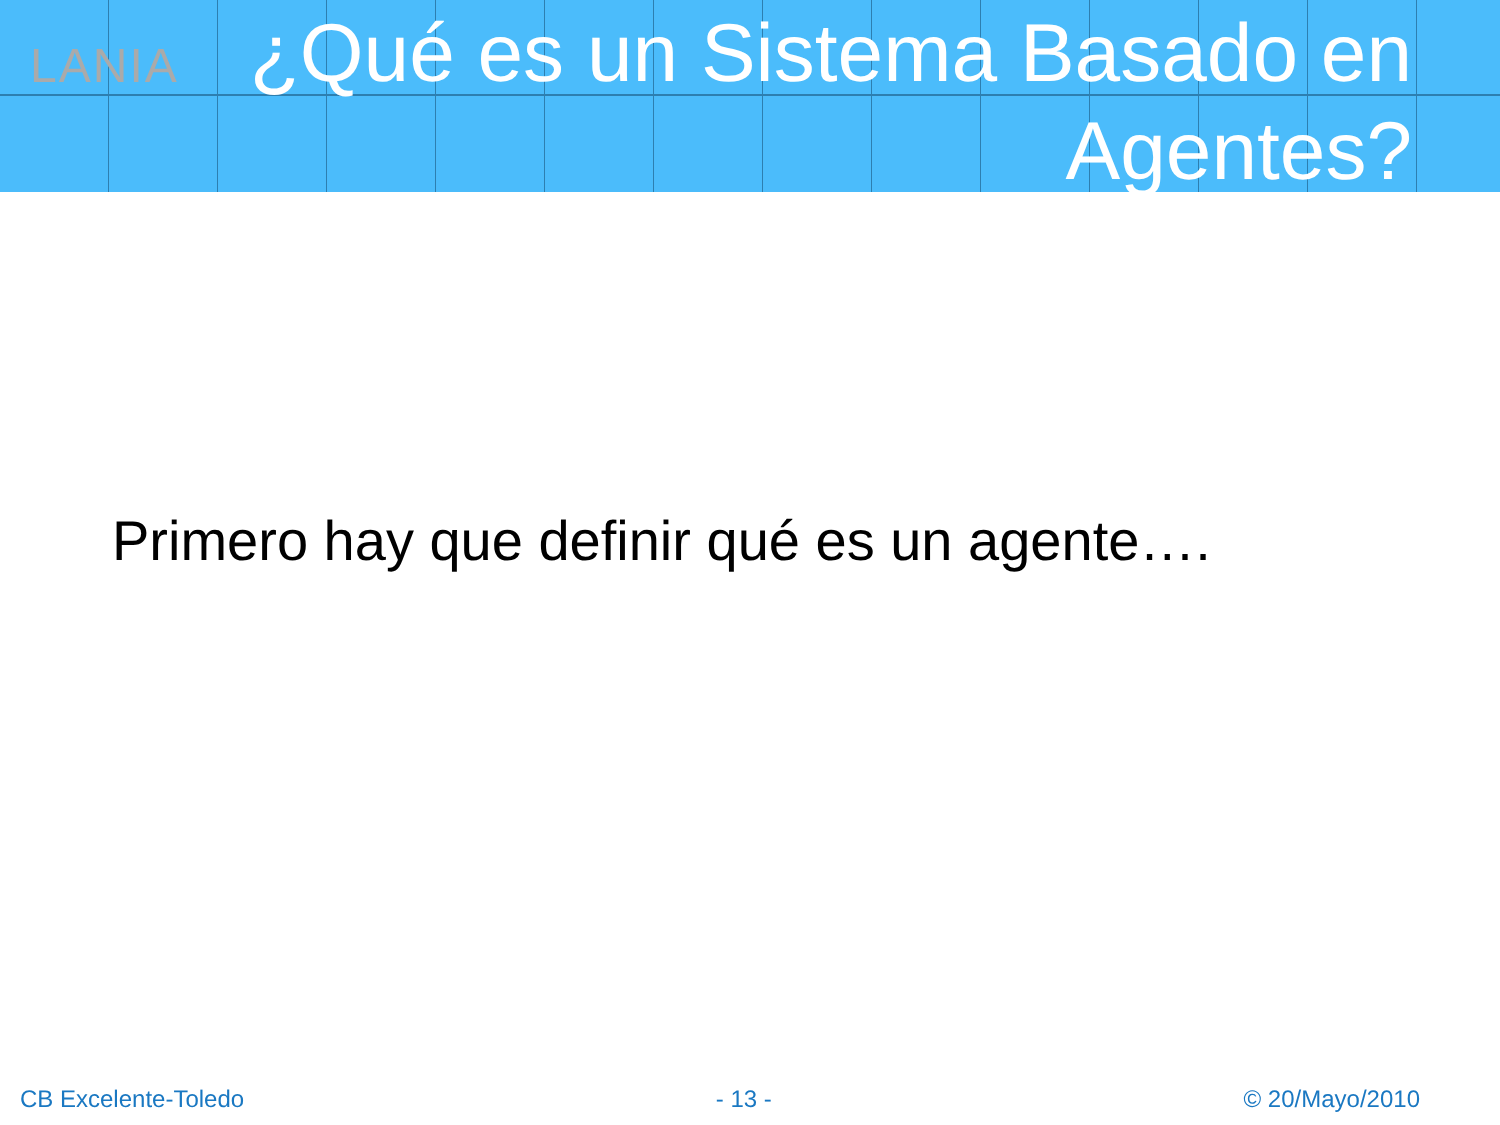LANIA
¿Qué es un Sistema Basado en Agentes?
Primero hay que definir qué es un agente….
CB Excelente-Toledo - 13 - © 20/Mayo/2010